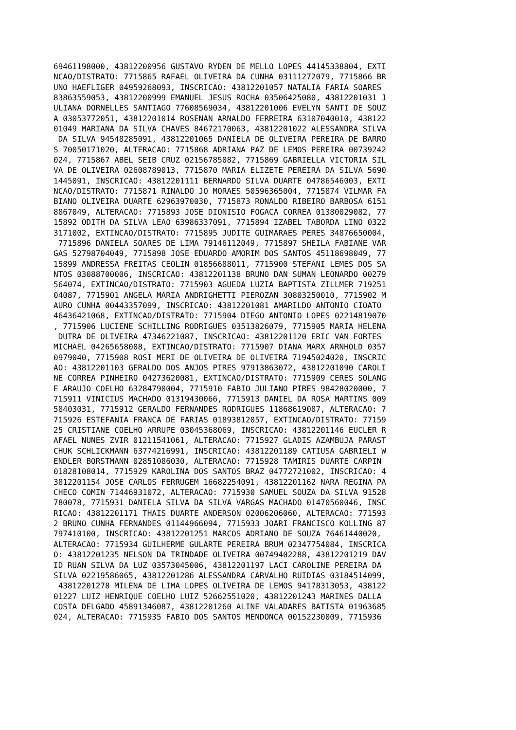69461198000, 43812200956 GUSTAVO RYDEN DE MELLO LOPES 44145338804, EXTI
NCAO/DISTRATO: 7715865 RAFAEL OLIVEIRA DA CUNHA 03111272079, 7715866 BR
UNO HAEFLIGER 04959268093, INSCRICAO: 43812201057 NATALIA FARIA SOARES
83863559053, 43812200999 EMANUEL JESUS ROCHA 03506425080, 43812201031 J
ULIANA DORNELLES SANTIAGO 77608569034, 43812201006 EVELYN SANTI DE SOUZ
A 03053772051, 43812201014 ROSENAN ARNALDO FERREIRA 63107040010, 438122
01049 MARIANA DA SILVA CHAVES 84672170063, 43812201022 ALESSANDRA SILVA
 DA SILVA 94548285091, 43812201065 DANIELA DE OLIVEIRA PEREIRA DE BARRO
S 70050171020, ALTERACAO: 7715868 ADRIANA PAZ DE LEMOS PEREIRA 00739242
024, 7715867 ABEL SEIB CRUZ 02156785082, 7715869 GABRIELLA VICTORIA SIL
VA DE OLIVEIRA 02608789013, 7715870 MARIA ELIZETE PEREIRA DA SILVA 5690
1445091, INSCRICAO: 43812201111 BERNARDO SILVA DUARTE 04786546003, EXTI
NCAO/DISTRATO: 7715871 RINALDO JO MORAES 50596365004, 7715874 VILMAR FA
BIANO OLIVEIRA DUARTE 62963970030, 7715873 RONALDO RIBEIRO BARBOSA 6151
8867049, ALTERACAO: 7715893 JOSE DIONISIO FOGACA CORREA 01380029082, 77
15892 ODITH DA SILVA LEAO 63986337091, 7715894 IZABEL TABORDA LINO 0322
3171002, EXTINCAO/DISTRATO: 7715895 JUDITE GUIMARAES PERES 34876650004,
 7715896 DANIELA SOARES DE LIMA 79146112049, 7715897 SHEILA FABIANE VAR
GAS 52798704049, 7715898 JOSE EDUARDO AMORIM DOS SANTOS 45118698049, 77
15899 ANDRESSA FREITAS CEOLIN 01856688011, 7715900 STEFANI LEMES DOS SA
NTOS 03088700006, INSCRICAO: 43812201138 BRUNO DAN SUMAN LEONARDO 00279
564074, EXTINCAO/DISTRATO: 7715903 AGUEDA LUZIA BAPTISTA ZILLMER 719251
04087, 7715901 ANGELA MARIA ANDRIGHETTI PIEROZAN 30803250010, 7715902 M
AURO CUNHA 00443357099, INSCRICAO: 43812201081 AMARILDO ANTONIO CIOATO
46436421068, EXTINCAO/DISTRATO: 7715904 DIEGO ANTONIO LOPES 02214819070
, 7715906 LUCIENE SCHILLING RODRIGUES 03513826079, 7715905 MARIA HELENA
 DUTRA DE OLIVEIRA 47346221087, INSCRICAO: 43812201120 ERIC VAN FORTES
MICHAEL 04265658008, EXTINCAO/DISTRATO: 7715907 DIANA MARX ARNHOLD 0357
0979040, 7715908 ROSI MERI DE OLIVEIRA DE OLIVEIRA 71945024020, INSCRIC
AO: 43812201103 GERALDO DOS ANJOS PIRES 97913863072, 43812201090 CAROLI
NE CORREA PINHEIRO 04273620081, EXTINCAO/DISTRATO: 7715909 CERES SOLANG
E ARAUJO COELHO 63284790004, 7715910 FABIO JULIANO PIRES 98428020000, 7
715911 VINICIUS MACHADO 01319430066, 7715913 DANIEL DA ROSA MARTINS 009
58403031, 7715912 GERALDO FERNANDES RODRIGUES 11868619087, ALTERACAO: 7
715926 ESTEFANIA FRANCA DE FARIAS 01893812057, EXTINCAO/DISTRATO: 77159
25 CRISTIANE COELHO ARRUPE 03045368069, INSCRICAO: 43812201146 EUCLER R
AFAEL NUNES ZVIR 01211541061, ALTERACAO: 7715927 GLADIS AZAMBUJA PARAST
CHUK SCHLICKMANN 63774216991, INSCRICAO: 43812201189 CATIUSA GABRIELI W
ENDLER BORSTMANN 02851086030, ALTERACAO: 7715928 TAMIRIS DUARTE CARPIN
01828108014, 7715929 KAROLINA DOS SANTOS BRAZ 04772721002, INSCRICAO: 4
3812201154 JOSE CARLOS FERRUGEM 16682254091, 43812201162 NARA REGINA PA
CHECO COMIN 71446931072, ALTERACAO: 7715930 SAMUEL SOUZA DA SILVA 91528
780078, 7715931 DANIELA SILVA DA SILVA VARGAS MACHADO 01470560046, INSC
RICAO: 43812201171 THAIS DUARTE ANDERSON 02006206060, ALTERACAO: 771593
2 BRUNO CUNHA FERNANDES 01144966094, 7715933 JOARI FRANCISCO KOLLING 87
797410100, INSCRICAO: 43812201251 MARCOS ADRIANO DE SOUZA 76461440020,
ALTERACAO: 7715934 GUILHERME GULARTE PEREIRA BRUM 02347754084, INSCRICA
O: 43812201235 NELSON DA TRINDADE OLIVEIRA 00749402288, 43812201219 DAV
ID RUAN SILVA DA LUZ 03573045006, 43812201197 LACI CAROLINE PEREIRA DA
SILVA 02219586065, 43812201286 ALESSANDRA CARVALHO RUIDIAS 03184514099,
 43812201278 MILENA DE LIMA LOPES OLIVEIRA DE LEMOS 94178313053, 438122
01227 LUIZ HENRIQUE COELHO LUIZ 52662551020, 43812201243 MARINES DALLA
COSTA DELGADO 45891346087, 43812201260 ALINE VALADARES BATISTA 01963685
024, ALTERACAO: 7715935 FABIO DOS SANTOS MENDONCA 00152230009, 7715936